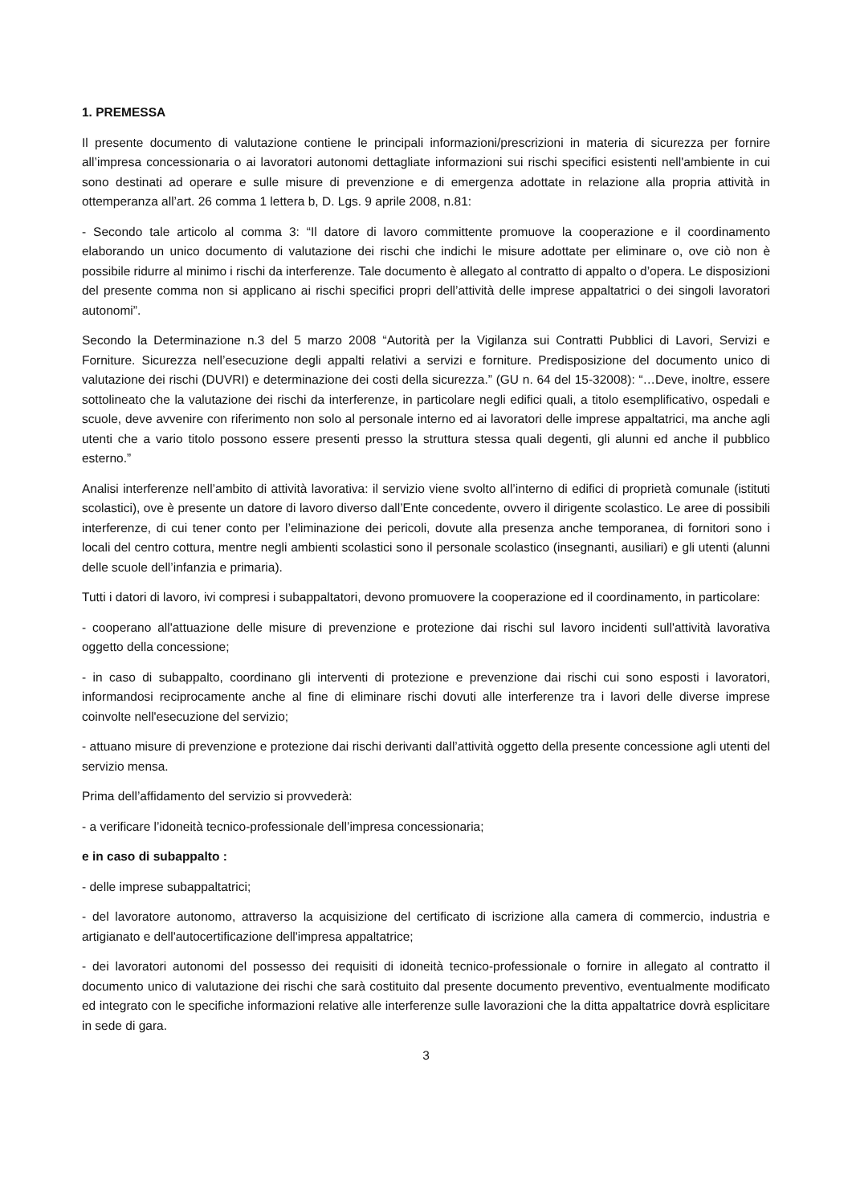1. PREMESSA
Il presente documento di valutazione contiene le principali informazioni/prescrizioni in materia di sicurezza per fornire all’impresa concessionaria o ai lavoratori autonomi dettagliate informazioni sui rischi specifici esistenti nell'ambiente in cui sono destinati ad operare e sulle misure di prevenzione e di emergenza adottate in relazione alla propria attività in ottemperanza all’art. 26 comma 1 lettera b, D. Lgs. 9 aprile 2008, n.81:
- Secondo tale articolo al comma 3: “Il datore di lavoro committente promuove la cooperazione e il coordinamento elaborando un unico documento di valutazione dei rischi che indichi le misure adottate per eliminare o, ove ciò non è possibile ridurre al minimo i rischi da interferenze. Tale documento è allegato al contratto di appalto o d’opera. Le disposizioni del presente comma non si applicano ai rischi specifici propri dell’attività delle imprese appaltatrici o dei singoli lavoratori autonomi”.
Secondo la Determinazione n.3 del 5 marzo 2008 “Autorità per la Vigilanza sui Contratti Pubblici di Lavori, Servizi e Forniture. Sicurezza nell’esecuzione degli appalti relativi a servizi e forniture. Predisposizione del documento unico di valutazione dei rischi (DUVRI) e determinazione dei costi della sicurezza.” (GU n. 64 del 15-32008): “…Deve, inoltre, essere sottolineato che la valutazione dei rischi da interferenze, in particolare negli edifici quali, a titolo esemplificativo, ospedali e scuole, deve avvenire con riferimento non solo al personale interno ed ai lavoratori delle imprese appaltatrici, ma anche agli utenti che a vario titolo possono essere presenti presso la struttura stessa quali degenti, gli alunni ed anche il pubblico esterno.”
Analisi interferenze nell’ambito di attività lavorativa: il servizio viene svolto all’interno di edifici di proprietà comunale (istituti scolastici), ove è presente un datore di lavoro diverso dall’Ente concedente, ovvero il dirigente scolastico. Le aree di possibili interferenze, di cui tener conto per l’eliminazione dei pericoli, dovute alla presenza anche temporanea, di fornitori sono i locali del centro cottura, mentre negli ambienti scolastici sono il personale scolastico (insegnanti, ausiliari) e gli utenti (alunni delle scuole dell’infanzia e primaria).
Tutti i datori di lavoro, ivi compresi i subappaltatori, devono promuovere la cooperazione ed il coordinamento, in particolare:
- cooperano all'attuazione delle misure di prevenzione e protezione dai rischi sul lavoro incidenti sull'attività lavorativa oggetto della concessione;
- in caso di subappalto, coordinano gli interventi di protezione e prevenzione dai rischi cui sono esposti i lavoratori, informandosi reciprocamente anche al fine di eliminare rischi dovuti alle interferenze tra i lavori delle diverse imprese coinvolte nell'esecuzione del servizio;
- attuano misure di prevenzione e protezione dai rischi derivanti dall’attività oggetto della presente concessione agli utenti del servizio mensa.
Prima dell’affidamento del servizio si provvederà:
- a verificare l’idoneità tecnico-professionale dell’impresa concessionaria;
e in caso di subappalto :
- delle imprese subappaltatrici;
- del lavoratore autonomo, attraverso la acquisizione del certificato di iscrizione alla camera di commercio, industria e artigianato e dell'autocertificazione dell'impresa appaltatrice;
- dei lavoratori autonomi del possesso dei requisiti di idoneità tecnico-professionale o fornire in allegato al contratto il documento unico di valutazione dei rischi che sarà costituito dal presente documento preventivo, eventualmente modificato ed integrato con le specifiche informazioni relative alle interferenze sulle lavorazioni che la ditta appaltatrice dovrà esplicitare in sede di gara.
3